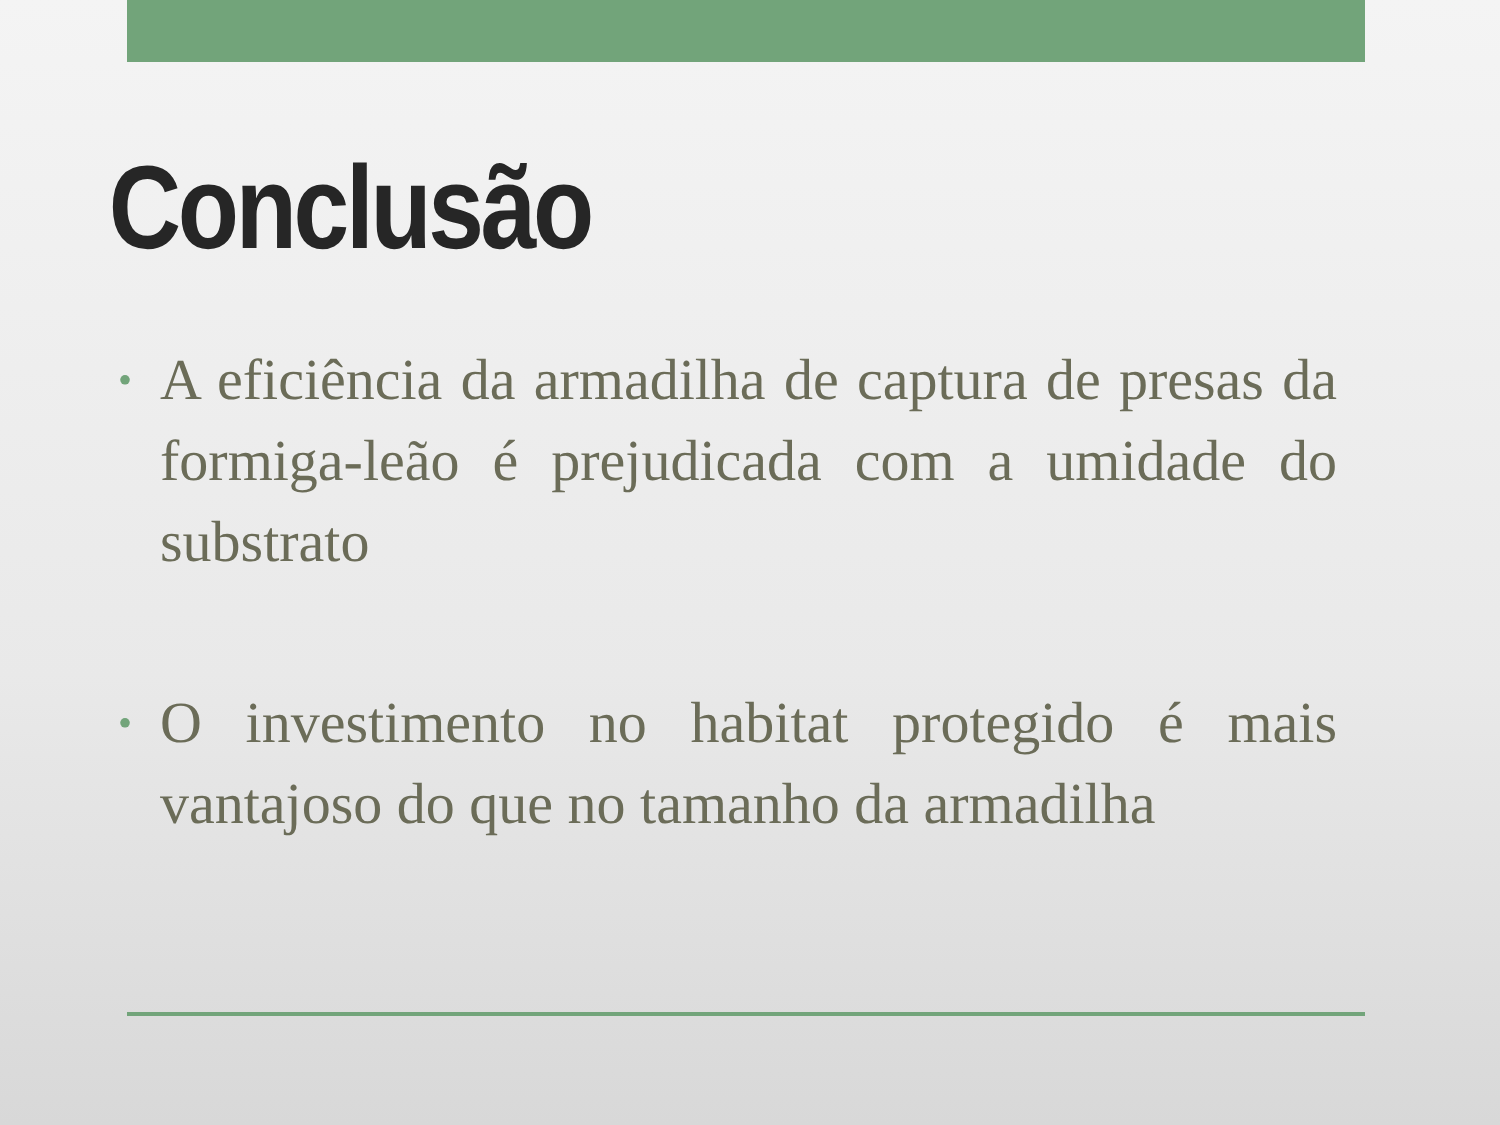Conclusão
• A eficiência da armadilha de captura de presas da formiga-leão é prejudicada com a umidade do substrato
• O investimento no habitat protegido é mais vantajoso do que no tamanho da armadilha